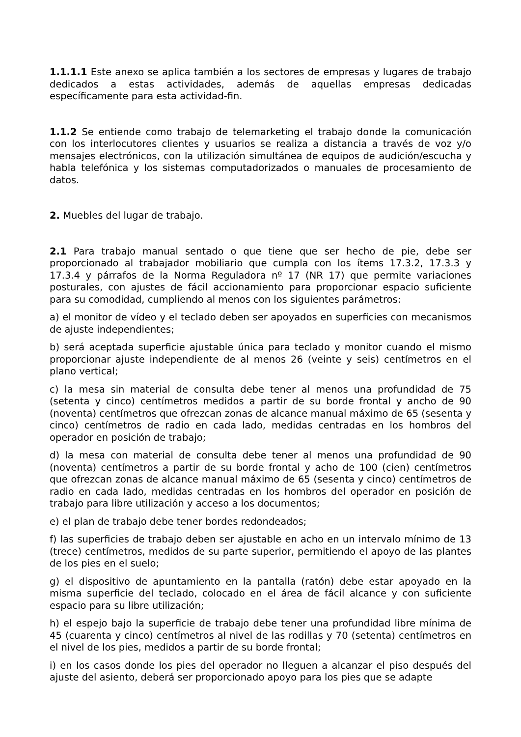1.1.1.1 Este anexo se aplica también a los sectores de empresas y lugares de trabajo dedicados a estas actividades, además de aquellas empresas dedicadas específicamente para esta actividad-fin.
1.1.2 Se entiende como trabajo de telemarketing el trabajo donde la comunicación con los interlocutores clientes y usuarios se realiza a distancia a través de voz y/o mensajes electrónicos, con la utilización simultánea de equipos de audición/escucha y habla telefónica y los sistemas computadorizados o manuales de procesamiento de datos.
2. Muebles del lugar de trabajo.
2.1 Para trabajo manual sentado o que tiene que ser hecho de pie, debe ser proporcionado al trabajador mobiliario que cumpla con los ítems 17.3.2, 17.3.3 y 17.3.4 y párrafos de la Norma Reguladora nº 17 (NR 17) que permite variaciones posturales, con ajustes de fácil accionamiento para proporcionar espacio suficiente para su comodidad, cumpliendo al menos con los siguientes parámetros:
a) el monitor de vídeo y el teclado deben ser apoyados en superficies con mecanismos de ajuste independientes;
b) será aceptada superficie ajustable única para teclado y monitor cuando el mismo proporcionar ajuste independiente de al menos 26 (veinte y seis) centímetros en el plano vertical;
c) la mesa sin material de consulta debe tener al menos una profundidad de 75 (setenta y cinco) centímetros medidos a partir de su borde frontal y ancho de 90 (noventa) centímetros que ofrezcan zonas de alcance manual máximo de 65 (sesenta y cinco) centímetros de radio en cada lado, medidas centradas en los hombros del operador en posición de trabajo;
d) la mesa con material de consulta debe tener al menos una profundidad de 90 (noventa) centímetros a partir de su borde frontal y acho de 100 (cien) centímetros que ofrezcan zonas de alcance manual máximo de 65 (sesenta y cinco) centímetros de radio en cada lado, medidas centradas en los hombros del operador en posición de trabajo para libre utilización y acceso a los documentos;
e) el plan de trabajo debe tener bordes redondeados;
f) las superficies de trabajo deben ser ajustable en acho en un intervalo mínimo de 13 (trece) centímetros, medidos de su parte superior, permitiendo el apoyo de las plantes de los pies en el suelo;
g) el dispositivo de apuntamiento en la pantalla (ratón) debe estar apoyado en la misma superficie del teclado, colocado en el área de fácil alcance y con suficiente espacio para su libre utilización;
h) el espejo bajo la superficie de trabajo debe tener una profundidad libre mínima de 45 (cuarenta y cinco) centímetros al nivel de las rodillas y 70 (setenta) centímetros en el nivel de los pies, medidos a partir de su borde frontal;
i) en los casos donde los pies del operador no lleguen a alcanzar el piso después del ajuste del asiento, deberá ser proporcionado apoyo para los pies que se adapte